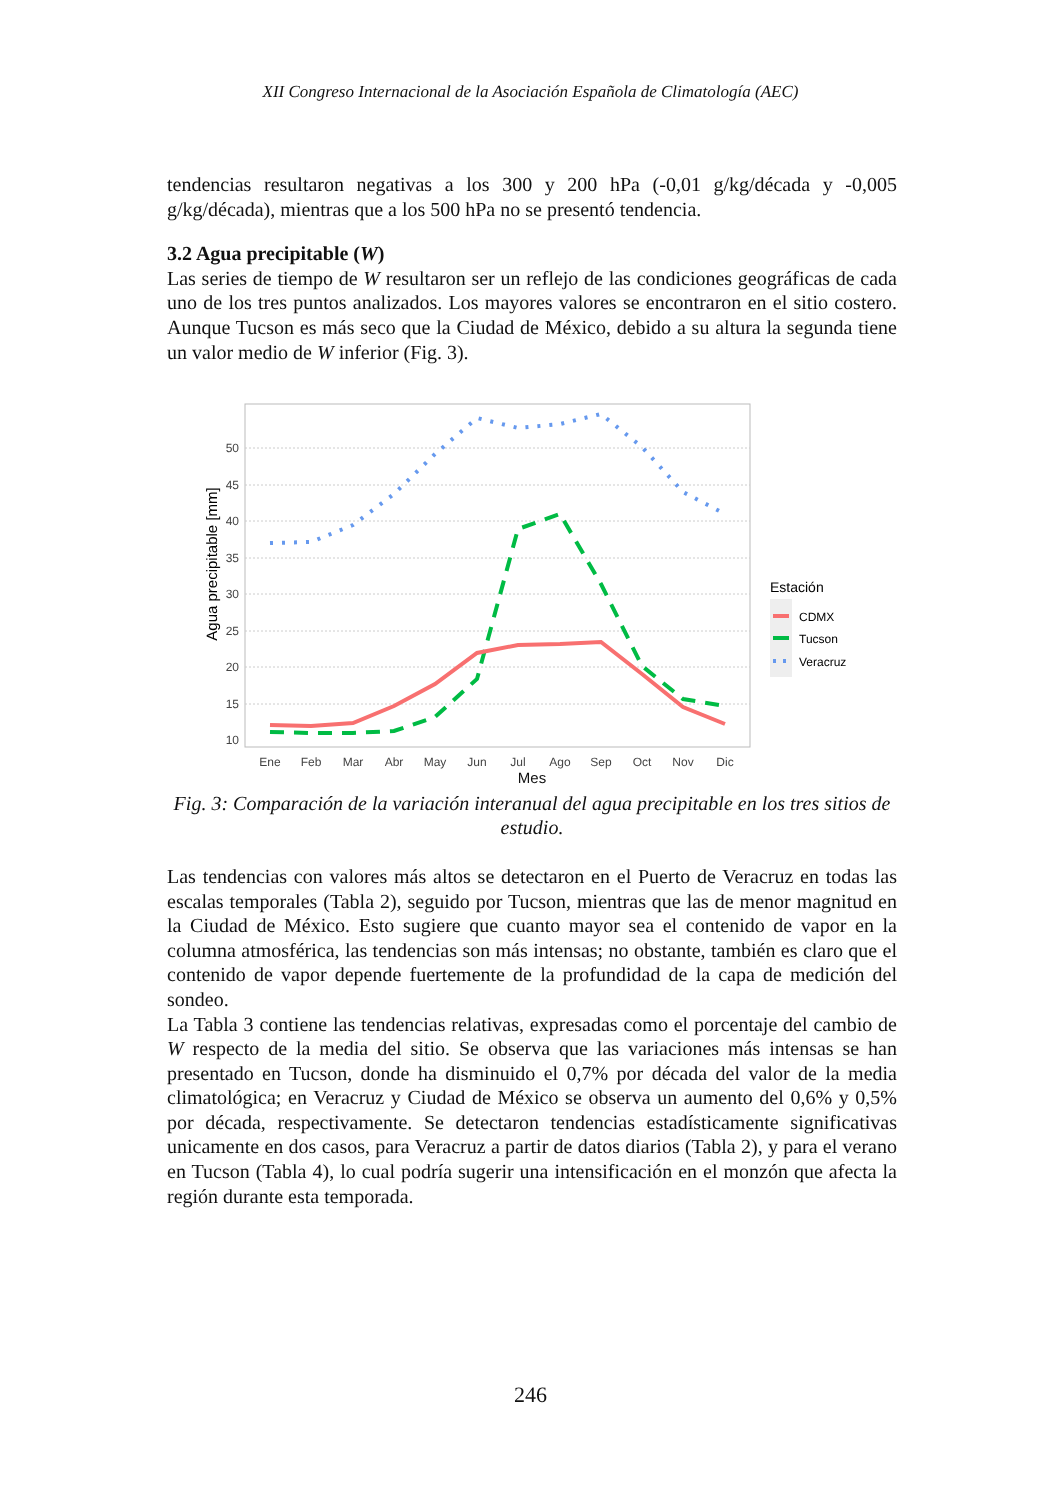XII Congreso Internacional de la Asociación Española de Climatología (AEC)
tendencias resultaron negativas a los 300 y 200 hPa (-0,01 g/kg/década y -0,005 g/kg/década), mientras que a los 500 hPa no se presentó tendencia.
3.2 Agua precipitable (W)
Las series de tiempo de W resultaron ser un reflejo de las condiciones geográficas de cada uno de los tres puntos analizados. Los mayores valores se encontraron en el sitio costero. Aunque Tucson es más seco que la Ciudad de México, debido a su altura la segunda tiene un valor medio de W inferior (Fig. 3).
50
45
40
35
30
25
20
15
10
Ene
Feb
Mar
Abr
May
Jun
Jul
Ago
Sep
Oct
Nov
Dic
Agua precipitable [mm]
Estación
CDMX
Tucson
Veracruz
Mes
Fig. 3: Comparación de la variación interanual del agua precipitable en los tres sitios de estudio.
Las tendencias con valores más altos se detectaron en el Puerto de Veracruz en todas las escalas temporales (Tabla 2), seguido por Tucson, mientras que las de menor magnitud en la Ciudad de México. Esto sugiere que cuanto mayor sea el contenido de vapor en la columna atmosférica, las tendencias son más intensas; no obstante, también es claro que el contenido de vapor depende fuertemente de la profundidad de la capa de medición del sondeo.
La Tabla 3 contiene las tendencias relativas, expresadas como el porcentaje del cambio de W respecto de la media del sitio. Se observa que las variaciones más intensas se han presentado en Tucson, donde ha disminuido el 0,7% por década del valor de la media climatológica; en Veracruz y Ciudad de México se observa un aumento del 0,6% y 0,5% por década, respectivamente. Se detectaron tendencias estadísticamente significativas unicamente en dos casos, para Veracruz a partir de datos diarios (Tabla 2), y para el verano en Tucson (Tabla 4), lo cual podría sugerir una intensificación en el monzón que afecta la región durante esta temporada.
246